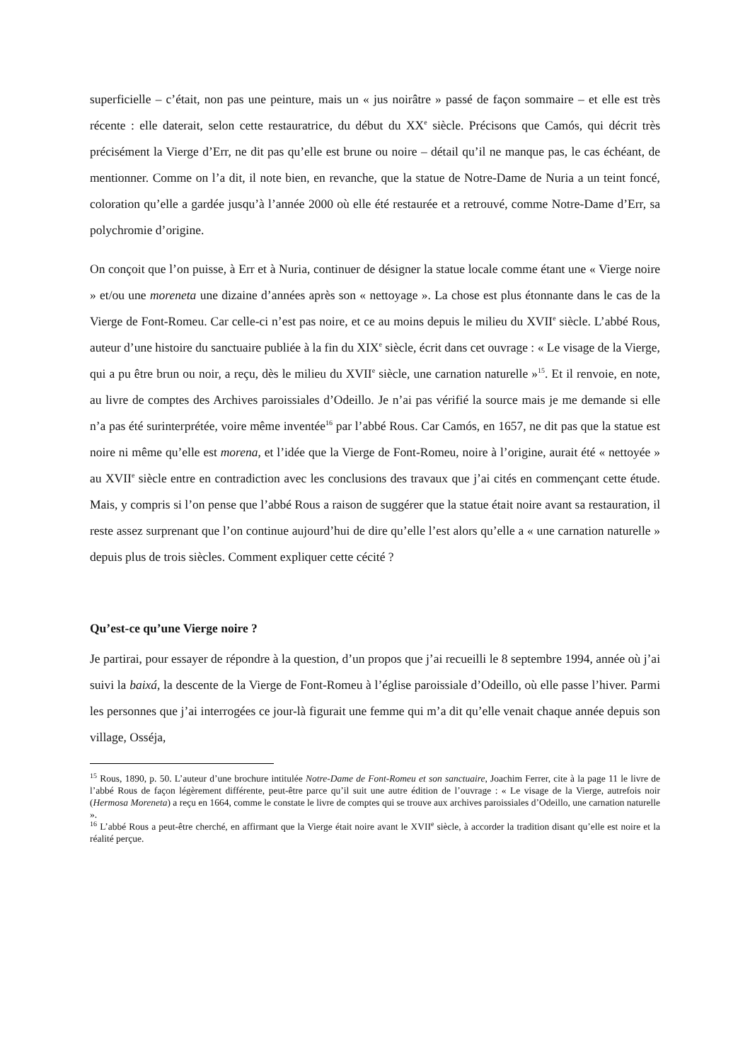superficielle – c’était, non pas une peinture, mais un « jus noirâtre » passé de façon sommaire – et elle est très récente : elle daterait, selon cette restauratrice, du début du XX<sup>e</sup> siècle. Précisons que Camós, qui décrit très précisément la Vierge d’Err, ne dit pas qu’elle est brune ou noire – détail qu’il ne manque pas, le cas échéant, de mentionner. Comme on l’a dit, il note bien, en revanche, que la statue de Notre-Dame de Nuria a un teint foncé, coloration qu’elle a gardée jusqu’à l’année 2000 où elle été restaurée et a retrouvé, comme Notre-Dame d’Err, sa polychromie d’origine.
On conçoit que l’on puisse, à Err et à Nuria, continuer de désigner la statue locale comme étant une « Vierge noire » et/ou une moreneta une dizaine d’années après son « nettoyage ». La chose est plus étonnante dans le cas de la Vierge de Font-Romeu. Car celle-ci n’est pas noire, et ce au moins depuis le milieu du XVII<sup>e</sup> siècle. L’abbé Rous, auteur d’une histoire du sanctuaire publiée à la fin du XIX<sup>e</sup> siècle, écrit dans cet ouvrage : « Le visage de la Vierge, qui a pu être brun ou noir, a reçu, dès le milieu du XVII<sup>e</sup> siècle, une carnation naturelle »<sup>15</sup>. Et il renvoie, en note, au livre de comptes des Archives paroissiales d’Odeillo. Je n’ai pas vérifié la source mais je me demande si elle n’a pas été surinterprétée, voire même inventée<sup>16</sup> par l’abbé Rous. Car Camós, en 1657, ne dit pas que la statue est noire ni même qu’elle est morena, et l’idée que la Vierge de Font-Romeu, noire à l’origine, aurait été « nettoyée » au XVII<sup>e</sup> siècle entre en contradiction avec les conclusions des travaux que j’ai cités en commençant cette étude. Mais, y compris si l’on pense que l’abbé Rous a raison de suggérer que la statue était noire avant sa restauration, il reste assez surprenant que l’on continue aujourd’hui de dire qu’elle l’est alors qu’elle a « une carnation naturelle » depuis plus de trois siècles. Comment expliquer cette cécité ?
Qu’est-ce qu’une Vierge noire ?
Je partirai, pour essayer de répondre à la question, d’un propos que j’ai recueilli le 8 septembre 1994, année où j’ai suivi la baixá, la descente de la Vierge de Font-Romeu à l’église paroissiale d’Odeillo, où elle passe l’hiver. Parmi les personnes que j’ai interrogées ce jour-là figurait une femme qui m’a dit qu’elle venait chaque année depuis son village, Osséja,
<sup>15</sup> Rous, 1890, p. 50. L’auteur d’une brochure intitulée Notre-Dame de Font-Romeu et son sanctuaire, Joachim Ferrer, cite à la page 11 le livre de l’abbé Rous de façon légèrement différente, peut-être parce qu’il suit une autre édition de l’ouvrage : « Le visage de la Vierge, autrefois noir (Hermosa Moreneta) a reçu en 1664, comme le constate le livre de comptes qui se trouve aux archives paroissiales d’Odeillo, une carnation naturelle ».
<sup>16</sup> L’abbé Rous a peut-être cherché, en affirmant que la Vierge était noire avant le XVII<sup>e</sup> siècle, à accorder la tradition disant qu’elle est noire et la réalité perçue.